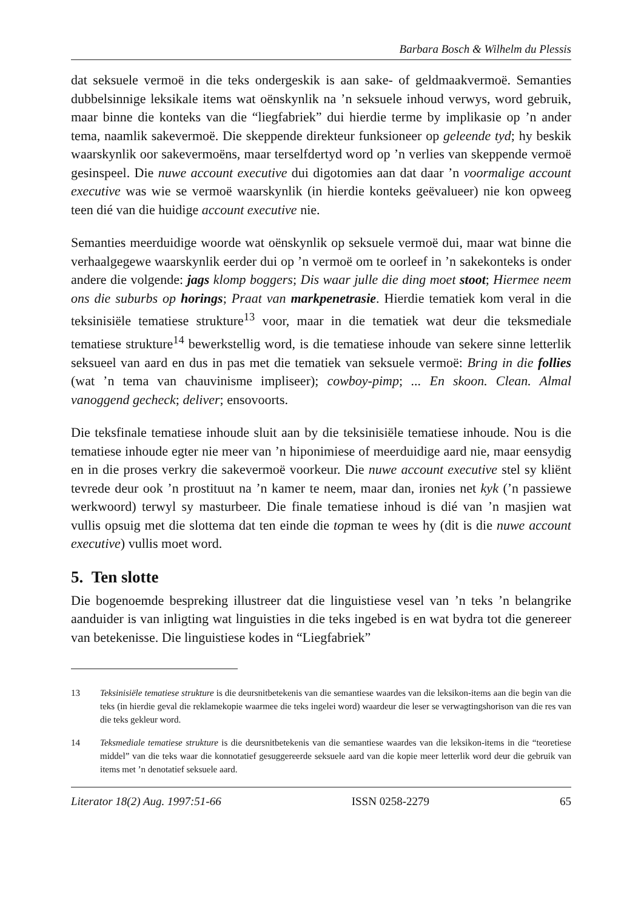Barbara Bosch & Wilhelm du Plessis
dat seksuele vermoë in die teks ondergeskik is aan sake- of geldmaakvermoë. Semanties dubbelsinnige leksikale items wat oënskynlik na ’n seksuele inhoud verwys, word gebruik, maar binne die konteks van die “liegfabriek” dui hierdie terme by implikasie op ’n ander tema, naamlik sakevermoë. Die skeppende direkteur funksioneer op geleende tyd; hy beskik waarskynlik oor sakevermoëns, maar terselfdertyd word op ’n verlies van skeppende vermoë gesinspeel. Die nuwe account executive dui digotomies aan dat daar ’n voormalige account executive was wie se vermoë waarskynlik (in hierdie konteks geëvalueer) nie kon opweeg teen dié van die huidige account executive nie.
Semanties meerduidige woorde wat oënskynlik op seksuele vermoë dui, maar wat binne die verhaalgegewe waarskynlik eerder dui op ’n vermoë om te oorleef in ’n sakekonteks is onder andere die volgende: jags klomp boggers; Dis waar julle die ding moet stoot; Hiermee neem ons die suburbs op horings; Praat van markpenetrasie. Hierdie tematiek kom veral in die teksinisiële tematiese strukture<sup>13</sup> voor, maar in die tematiek wat deur die teksmediale tematiese strukture<sup>14</sup> bewerkstellig word, is die tematiese inhoude van sekere sinne letterlik seksueel van aard en dus in pas met die tematiek van seksuele vermoë: Bring in die follies (wat ’n tema van chauvinisme impliseer); cowboy-pimp; ... En skoon. Clean. Almal vanoggend gecheck; deliver; ensovoorts.
Die teksfinale tematiese inhoude sluit aan by die teksinisiële tematiese inhoude. Nou is die tematiese inhoude egter nie meer van ’n hiponimiese of meerduidige aard nie, maar eensydig en in die proses verkry die sakevermoë voorkeur. Die nuwe account executive stel sy kliënt tevrede deur ook ’n prostituut na ’n kamer te neem, maar dan, ironies net kyk (’n passiewe werkwoord) terwyl sy masturbeer. Die finale tematiese inhoud is dié van ’n masjien wat vullis opsuig met die slottema dat ten einde die topman te wees hy (dit is die nuwe account executive) vullis moet word.
5. Ten slotte
Die bogenoemde bespreking illustreer dat die linguistiese vesel van ’n teks ’n belangrike aanduider is van inligting wat linguisties in die teks ingebed is en wat bydra tot die genereer van betekenisse. Die linguistiese kodes in “Liegfabriek”
13 Teksinisiële tematiese strukture is die deursnitbetekenis van die semantiese waardes van die leksikon-items aan die begin van die teks (in hierdie geval die reklamekopie waarmee die teks ingelei word) waardeur die leser se verwagtingshorison van die res van die teks gekleur word.
14 Teksmediale tematiese strukture is die deursnitbetekenis van die semantiese waardes van die leksikon-items in die “teoretiese middel” van die teks waar die konnotatief gesuggereerde seksuele aard van die kopie meer letterlik word deur die gebruik van items met ’n denotatief seksuele aard.
Literator 18(2) Aug. 1997:51-66 ISSN 0258-2279 65